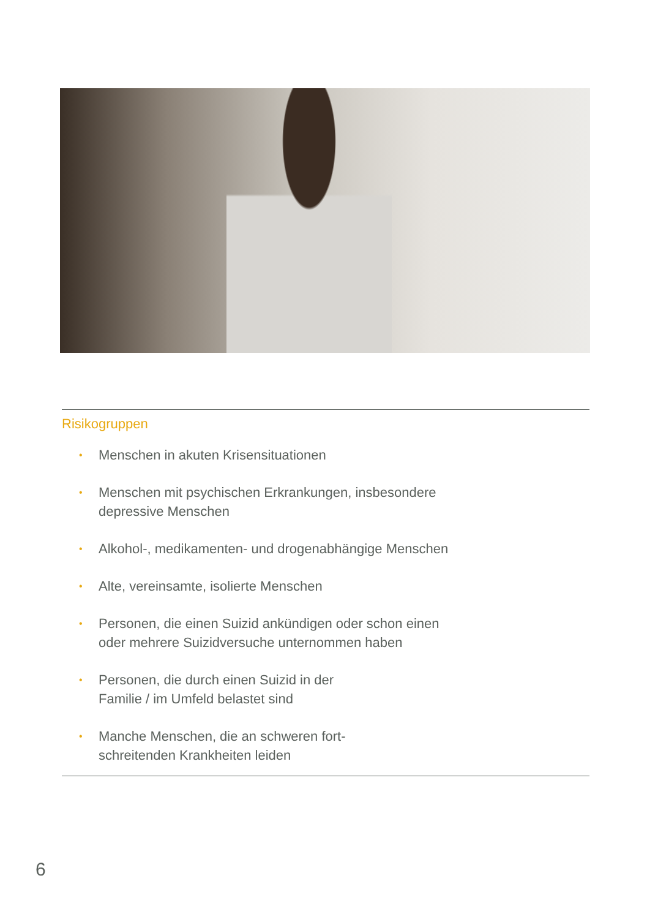Risikogruppen
• Menschen in akuten Krisensituationen
• Menschen mit psychischen Erkrankungen, insbesondere
depressive Menschen
• Alkohol-, medikamenten- und drogenabhängige Menschen
• Alte, vereinsamte, isolierte Menschen
• Personen, die einen Suizid ankündigen oder schon einen
oder mehrere Suizidversuche unternommen haben
• Personen, die durch einen Suizid in der
Familie / im Umfeld belastet sind
• Manche Menschen, die an schweren fort-
schreitenden Krankheiten leiden
6